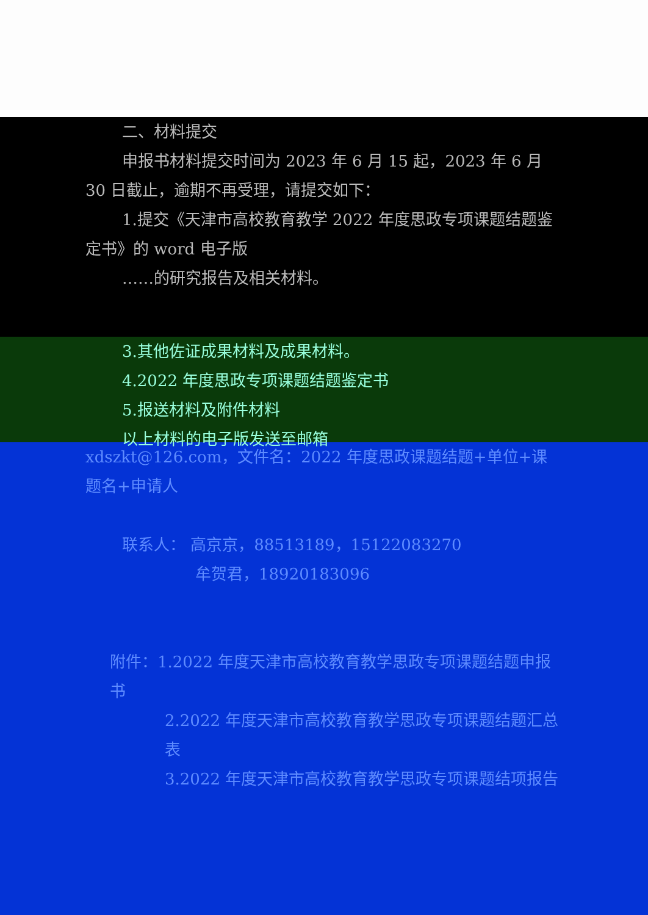二、材料提交
申报书材料提交时间为 2023 年 6 月 15 起，2023 年 6 月 30 日截止，逾期不再受理，请提交如下：
1.提交《天津市高校教育教学 2022 年度思政专项课题结题鉴定书》的 word 电子版
……的研究报告及相关材料。
3.其他佐证成果材料及成果材料。
4.2022 年度思政专项课题结题鉴定书
5.报送材料及附件材料
以上材料的电子版发送至邮箱
xdszkt@126.com，文件名：2022 年度思政课题结题+单位+课题名+申请人
联系人： 高京京，88513189，15122083270
牟贺君，18920183096
附件：1.2022 年度天津市高校教育教学思政专项课题结题申报书
2.2022 年度天津市高校教育教学思政专项课题结题汇总表
3.2022 年度天津市高校教育教学思政专项课题结项报告